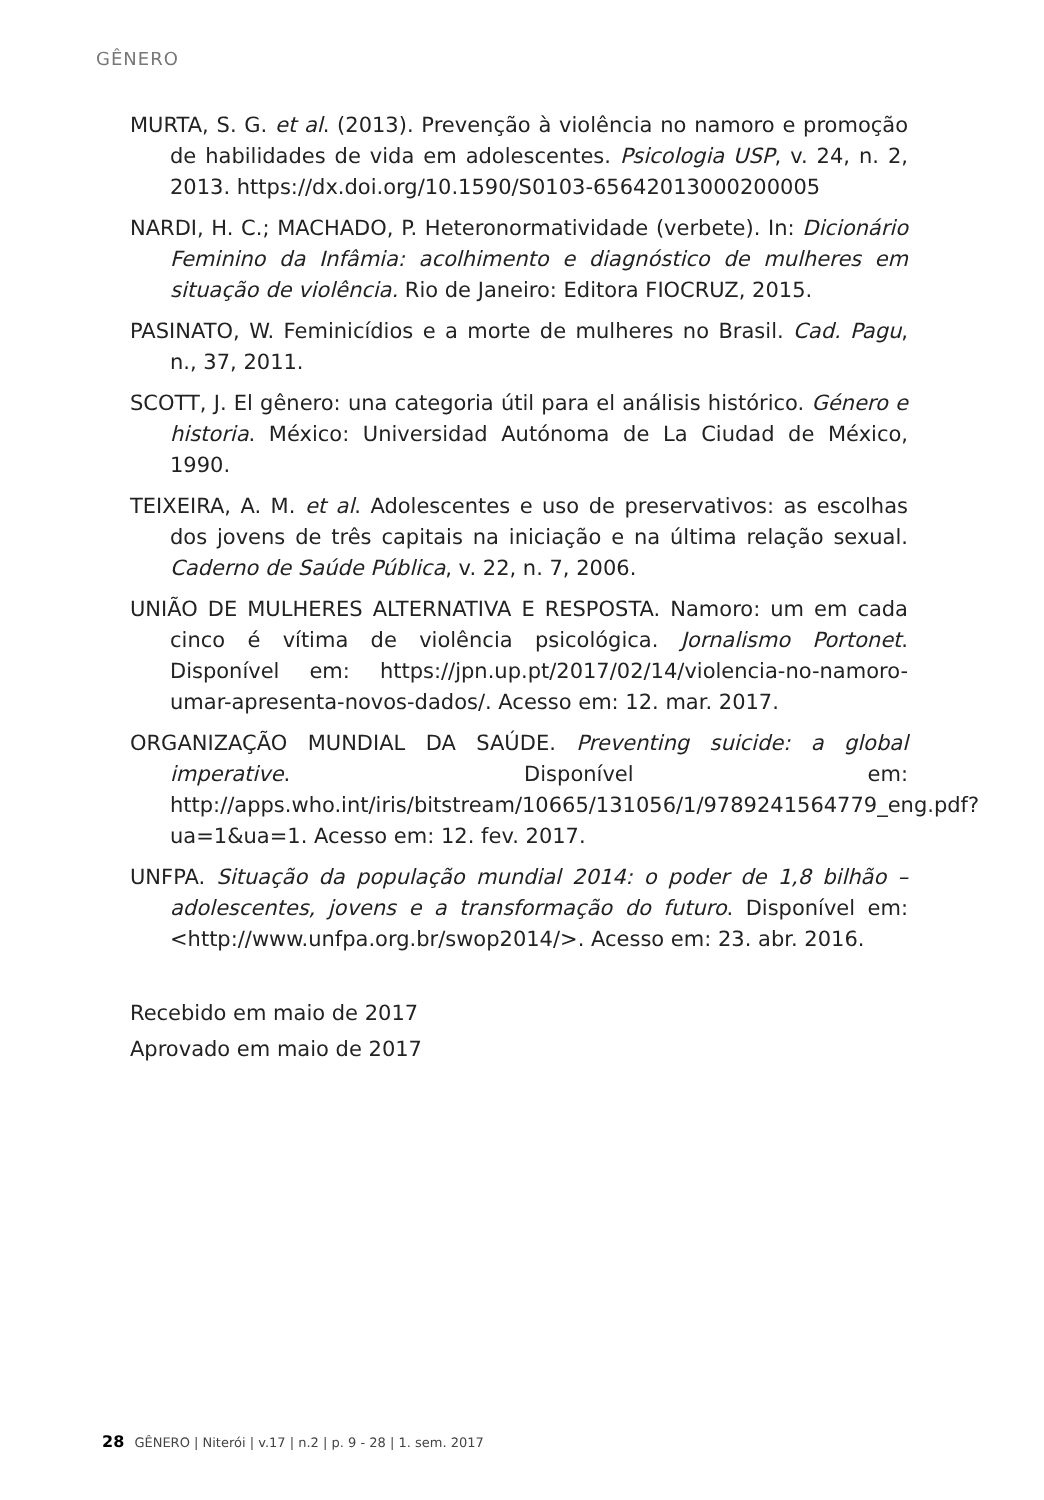GÊNERO
MURTA, S. G. et al. (2013). Prevenção à violência no namoro e promoção de habilidades de vida em adolescentes. Psicologia USP, v. 24, n. 2, 2013. https://dx.doi.org/10.1590/S0103-65642013000200005
NARDI, H. C.; MACHADO, P. Heteronormatividade (verbete). In: Dicionário Feminino da Infâmia: acolhimento e diagnóstico de mulheres em situação de violência. Rio de Janeiro: Editora FIOCRUZ, 2015.
PASINATO, W. Feminicídios e a morte de mulheres no Brasil. Cad. Pagu, n., 37, 2011.
SCOTT, J. El gênero: una categoria útil para el análisis histórico. Género e historia. México: Universidad Autónoma de La Ciudad de México, 1990.
TEIXEIRA, A. M. et al. Adolescentes e uso de preservativos: as escolhas dos jovens de três capitais na iniciação e na última relação sexual. Caderno de Saúde Pública, v. 22, n. 7, 2006.
UNIÃO DE MULHERES ALTERNATIVA E RESPOSTA. Namoro: um em cada cinco é vítima de violência psicológica. Jornalismo Portonet. Disponível em: https://jpn.up.pt/2017/02/14/violencia-no-namoro-umar-apresenta-novos-dados/. Acesso em: 12. mar. 2017.
ORGANIZAÇÃO MUNDIAL DA SAÚDE. Preventing suicide: a global imperative. Disponível em: http://apps.who.int/iris/bitstream/10665/131056/1/9789241564779_eng.pdf?ua=1&ua=1. Acesso em: 12. fev. 2017.
UNFPA. Situação da população mundial 2014: o poder de 1,8 bilhão – adolescentes, jovens e a transformação do futuro. Disponível em: <http://www.unfpa.org.br/swop2014/>. Acesso em: 23. abr. 2016.
Recebido em maio de 2017
Aprovado em maio de 2017
28 GÊNERO | Niterói | v.17 | n.2 | p. 9 - 28 | 1. sem. 2017